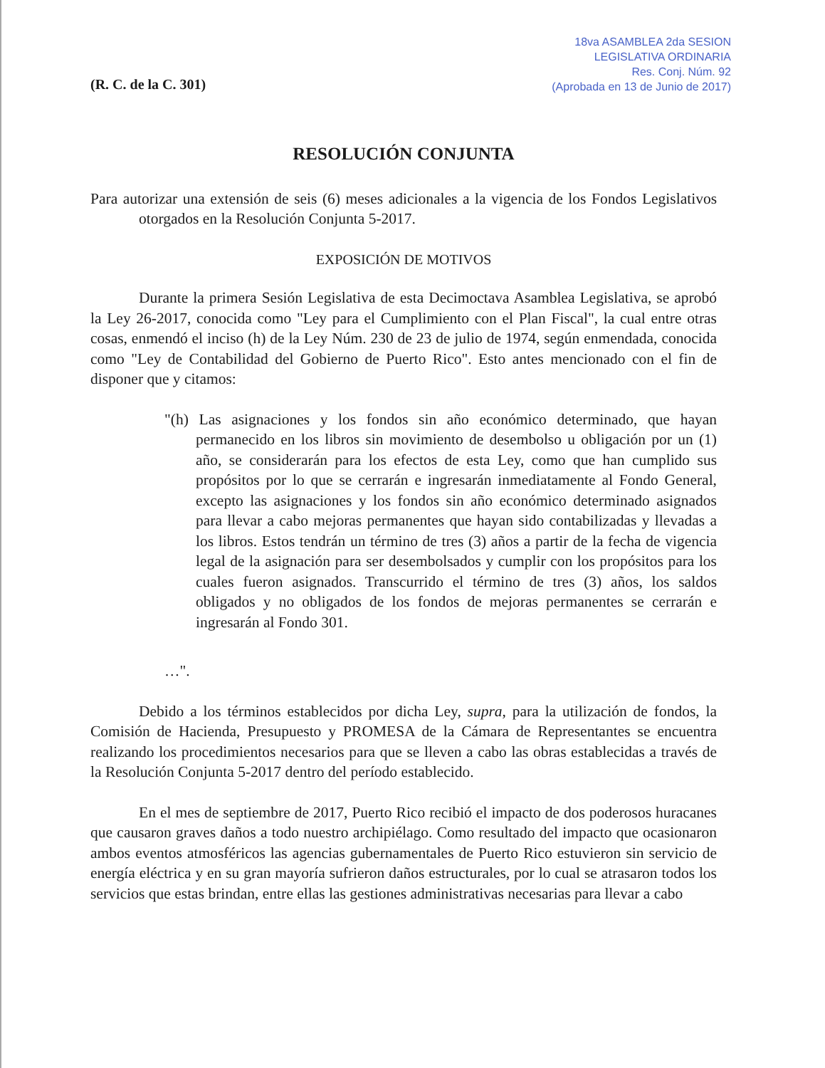(R. C. de la C. 301)
18va ASAMBLEA 2da SESION
LEGISLATIVA ORDINARIA
Res. Conj. Núm. 92
(Aprobada en 13 de Junio de 2017)
RESOLUCIÓN CONJUNTA
Para autorizar una extensión de seis (6) meses adicionales a la vigencia de los Fondos Legislativos otorgados en la Resolución Conjunta 5-2017.
EXPOSICIÓN DE MOTIVOS
Durante la primera Sesión Legislativa de esta Decimoctava Asamblea Legislativa, se aprobó la Ley 26-2017, conocida como "Ley para el Cumplimiento con el Plan Fiscal", la cual entre otras cosas, enmendó el inciso (h) de la Ley Núm. 230 de 23 de julio de 1974, según enmendada, conocida como "Ley de Contabilidad del Gobierno de Puerto Rico". Esto antes mencionado con el fin de disponer que y citamos:
"(h) Las asignaciones y los fondos sin año económico determinado, que hayan permanecido en los libros sin movimiento de desembolso u obligación por un (1) año, se considerarán para los efectos de esta Ley, como que han cumplido sus propósitos por lo que se cerrarán e ingresarán inmediatamente al Fondo General, excepto las asignaciones y los fondos sin año económico determinado asignados para llevar a cabo mejoras permanentes que hayan sido contabilizadas y llevadas a los libros. Estos tendrán un término de tres (3) años a partir de la fecha de vigencia legal de la asignación para ser desembolsados y cumplir con los propósitos para los cuales fueron asignados. Transcurrido el término de tres (3) años, los saldos obligados y no obligados de los fondos de mejoras permanentes se cerrarán e ingresarán al Fondo 301.
…".
Debido a los términos establecidos por dicha Ley, supra, para la utilización de fondos, la Comisión de Hacienda, Presupuesto y PROMESA de la Cámara de Representantes se encuentra realizando los procedimientos necesarios para que se lleven a cabo las obras establecidas a través de la Resolución Conjunta 5-2017 dentro del período establecido.
En el mes de septiembre de 2017, Puerto Rico recibió el impacto de dos poderosos huracanes que causaron graves daños a todo nuestro archipiélago. Como resultado del impacto que ocasionaron ambos eventos atmosféricos las agencias gubernamentales de Puerto Rico estuvieron sin servicio de energía eléctrica y en su gran mayoría sufrieron daños estructurales, por lo cual se atrasaron todos los servicios que estas brindan, entre ellas las gestiones administrativas necesarias para llevar a cabo